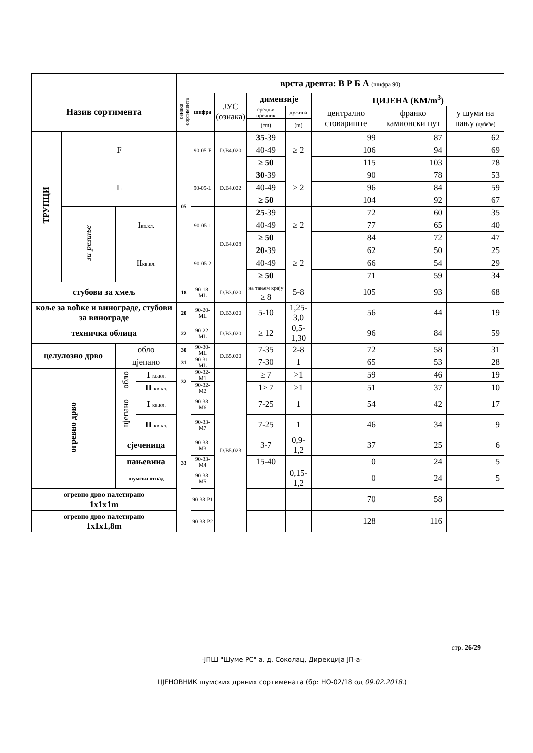| | | | | врста древта: В Р Б А (шифра 90) | | | | | | | |
| Назив сортимента | | | | ознака сортимента | шифра | ЈУС (ознака) | димензије | | ЦИЈЕНА (КМ/m<sup>3</sup>) | | |
| | | | | | | | средњи пречник | дужина | централно стовариште | франко камионски пут | у шуми на пању (дубеће) |
| | | | | | | | (cm) | (m) | | | |
| ТРУПЦИ | F | | | 05 | 90-05-F | D.B4.020 | 35 -39 | ≥ 2 | 99 | 87 | 62 |
| | | | | | | | 40-49 | | 106 | 94 | 69 |
| | | | | | | | ≥ 50 | | 115 | 103 | 78 |
| | L | | | | 90-05-L | D.B4.022 | 30 -39 | ≥ 2 | 90 | 78 | 53 |
| | | | | | | | 40-49 | | 96 | 84 | 59 |
| | | | | | | | ≥ 50 | | 104 | 92 | 67 |
| | за резање | I кв.кл. | | | 90-05-1 | D.B4.028 | 25 -39 | ≥ 2 | 72 | 60 | 35 |
| | | | | | | | 40-49 | | 77 | 65 | 40 |
| | | | | | | | ≥ 50 | | 84 | 72 | 47 |
| | | II кв.кл. | | | 90-05-2 | | 20 -39 | ≥ 2 | 62 | 50 | 25 |
| | | | | | | | 40-49 | | 66 | 54 | 29 |
| | | | | | | | ≥ 50 | | 71 | 59 | 34 |
| стубови за хмељ | | | | 18 | 90-18-ML | D.B3.020 | на тањем крају ≥ 8 | 5-8 | 105 | 93 | 68 |
| коље за воћке и винограде, стубови за винограде | | | | 20 | 90-20-ML | D.B3.020 | 5-10 | 1,25-3,0 | 56 | 44 | 19 |
| техничка облица | | | | 22 | 90-22-ML | D.B3.020 | ≥ 12 | 0,5-1,30 | 96 | 84 | 59 |
| целулозно дрво | | обло | | 30 | 90-30-ML | D.B5.020 | 7-35 | 2-8 | 72 | 58 | 31 |
| | | цјепано | | 31 | 90-31-ML | | 7-30 | 1 | 65 | 53 | 28 |
| огревно дрво | | обло | I кв.кл. | 32 | 90-32-M1 | D.B5.023 | ≥ 7 | >1 | 59 | 46 | 19 |
| | | | II кв.кл. | | 90-32-M2 | | 1≥ 7 | >1 | 51 | 37 | 10 |
| | | цјепано | I кв.кл. | 33 | 90-33-M6 | | 7-25 | 1 | 54 | 42 | 17 |
| | | | II кв.кл. | | 90-33-M7 | | 7-25 | 1 | 46 | 34 | 9 |
| | | сјеченица | | | 90-33-M3 | | 3-7 | 0,9-1,2 | 37 | 25 | 6 |
| | | пањевина | | | 90-33-M4 | | 15-40 | | 0 | 24 | 5 |
| | | шумски отпад | | | 90-33-M5 | | | 0,15-1,2 | 0 | 24 | 5 |
| огревно дрво палетирано 1x1x1m | | | | | 90-33-P1 | | | | 70 | 58 | |
| огревно дрво палетирано 1x1x1,8m | | | | | 90-33-P2 | | | | 128 | 116 | |
стр. 26/29
-ЈПШ "Шуме РС" а. д. Соколац, Дирекција ЈП-а-
ЦЈЕНОВНИК шумских дрвних сортимената (бр: НО-02/18 од 09.02.2018.)